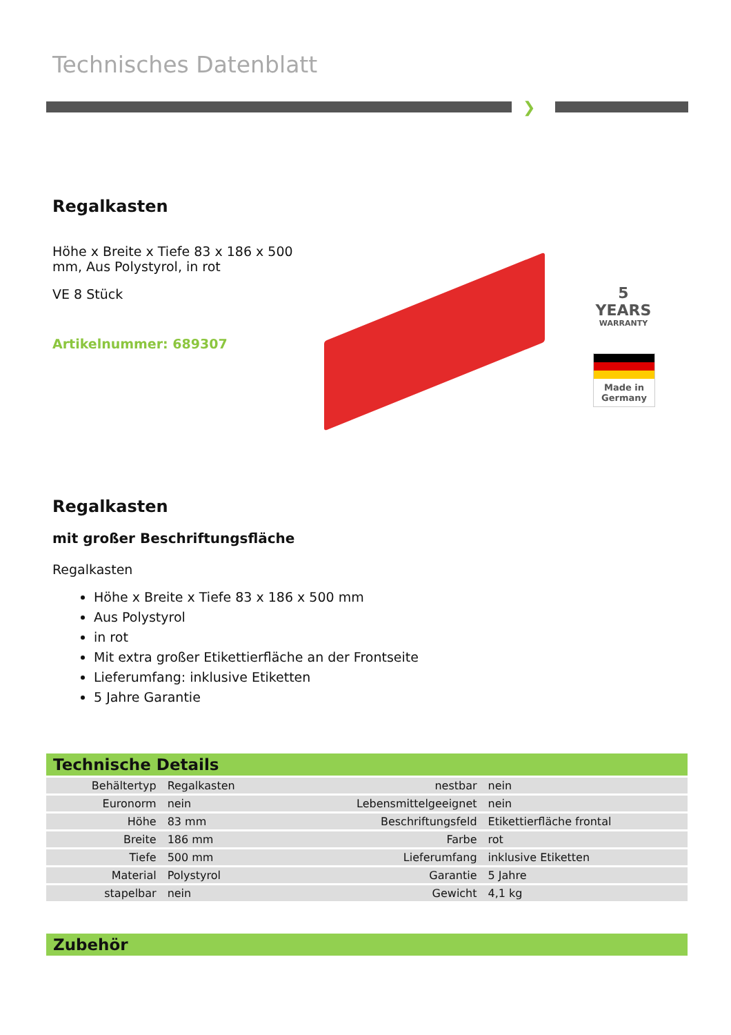Technisches Datenblatt
❯
Regalkasten
Höhe x Breite x Tiefe 83 x 186 x 500 mm, Aus Polystyrol, in rot
VE 8 Stück
Artikelnummer: 689307
5
YEARS
WARRANTY
Made in Germany
Regalkasten
mit großer Beschriftungsfläche
Regalkasten
Höhe x Breite x Tiefe 83 x 186 x 500 mm
Aus Polystyrol
in rot
Mit extra großer Etikettierfläche an der Frontseite
Lieferumfang: inklusive Etiketten
5 Jahre Garantie
Technische Details
| Behältertyp | Regalkasten | nestbar | nein |
| Euronorm | nein | Lebensmittelgeeignet | nein |
| Höhe | 83 mm | Beschriftungsfeld | Etikettierfläche frontal |
| Breite | 186 mm | Farbe | rot |
| Tiefe | 500 mm | Lieferumfang | inklusive Etiketten |
| Material | Polystyrol | Garantie | 5 Jahre |
| stapelbar | nein | Gewicht | 4,1 kg |
Zubehör